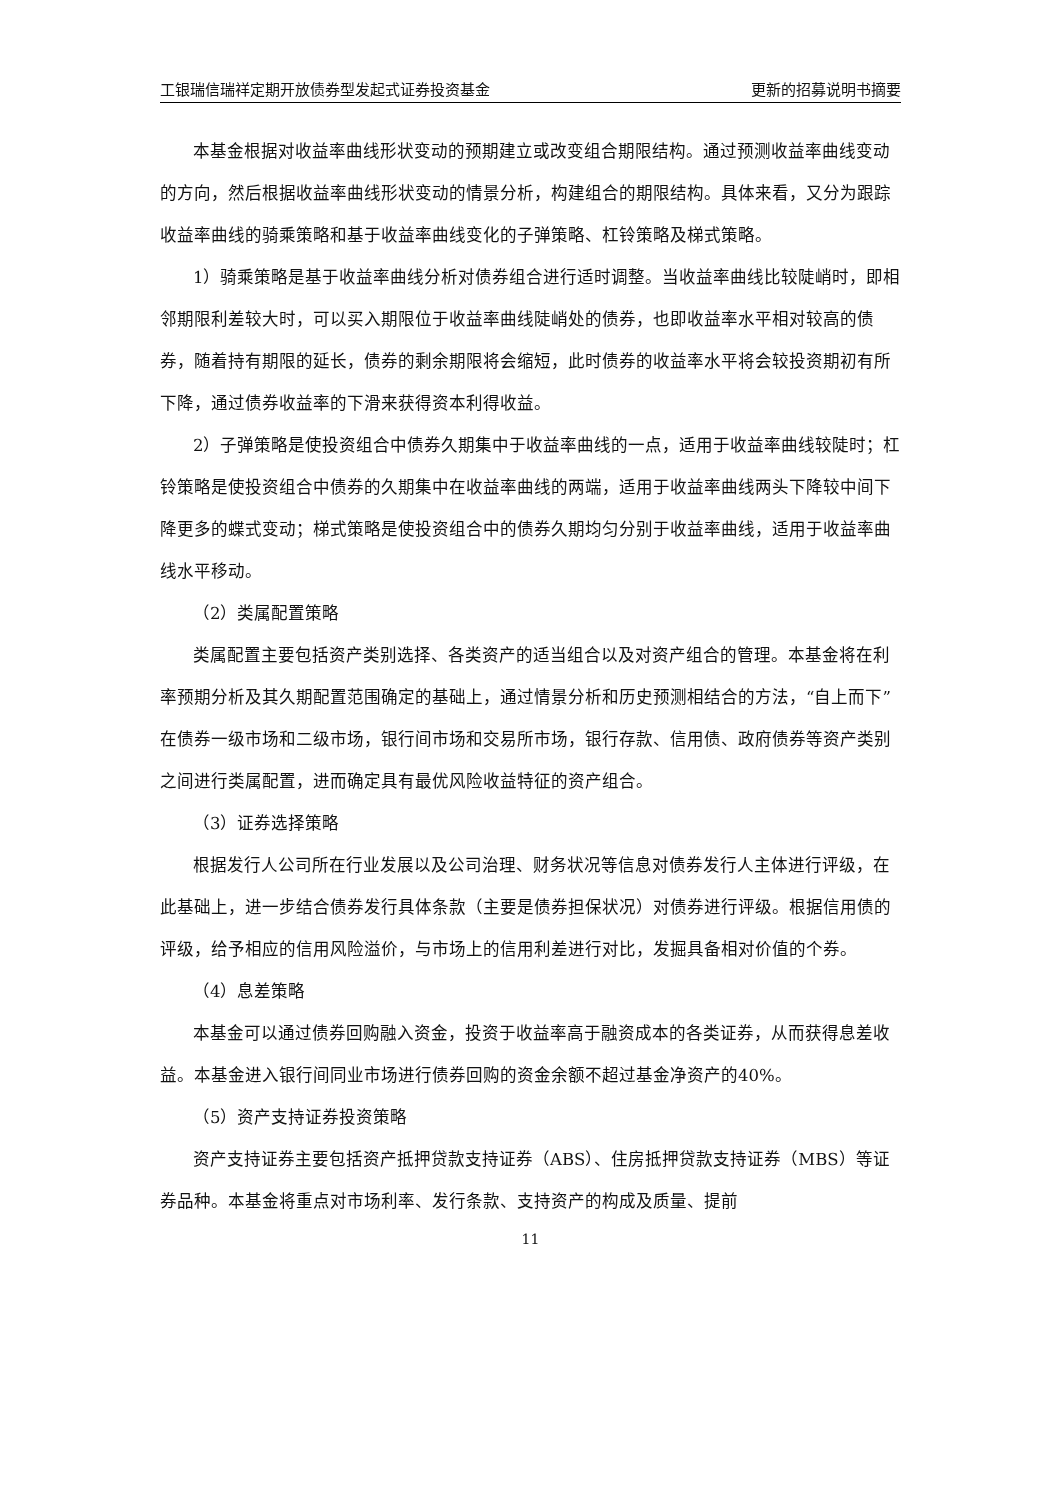工银瑞信瑞祥定期开放债券型发起式证券投资基金 更新的招募说明书摘要
本基金根据对收益率曲线形状变动的预期建立或改变组合期限结构。通过预测收益率曲线变动的方向，然后根据收益率曲线形状变动的情景分析，构建组合的期限结构。具体来看，又分为跟踪收益率曲线的骑乘策略和基于收益率曲线变化的子弹策略、杠铃策略及梯式策略。
1）骑乘策略是基于收益率曲线分析对债券组合进行适时调整。当收益率曲线比较陡峭时，即相邻期限利差较大时，可以买入期限位于收益率曲线陡峭处的债券，也即收益率水平相对较高的债券，随着持有期限的延长，债券的剩余期限将会缩短，此时债券的收益率水平将会较投资期初有所下降，通过债券收益率的下滑来获得资本利得收益。
2）子弹策略是使投资组合中债券久期集中于收益率曲线的一点，适用于收益率曲线较陡时；杠铃策略是使投资组合中债券的久期集中在收益率曲线的两端，适用于收益率曲线两头下降较中间下降更多的蝶式变动；梯式策略是使投资组合中的债券久期均匀分别于收益率曲线，适用于收益率曲线水平移动。
（2）类属配置策略
类属配置主要包括资产类别选择、各类资产的适当组合以及对资产组合的管理。本基金将在利率预期分析及其久期配置范围确定的基础上，通过情景分析和历史预测相结合的方法，“自上而下”在债券一级市场和二级市场，银行间市场和交易所市场，银行存款、信用债、政府债券等资产类别之间进行类属配置，进而确定具有最优风险收益特征的资产组合。
（3）证券选择策略
根据发行人公司所在行业发展以及公司治理、财务状况等信息对债券发行人主体进行评级，在此基础上，进一步结合债券发行具体条款（主要是债券担保状况）对债券进行评级。根据信用债的评级，给予相应的信用风险溢价，与市场上的信用利差进行对比，发掘具备相对价值的个券。
（4）息差策略
本基金可以通过债券回购融入资金，投资于收益率高于融资成本的各类证券，从而获得息差收益。本基金进入银行间同业市场进行债券回购的资金余额不超过基金净资产的40%。
（5）资产支持证券投资策略
资产支持证券主要包括资产抵押贷款支持证券（ABS）、住房抵押贷款支持证券（MBS）等证券品种。本基金将重点对市场利率、发行条款、支持资产的构成及质量、提前
11